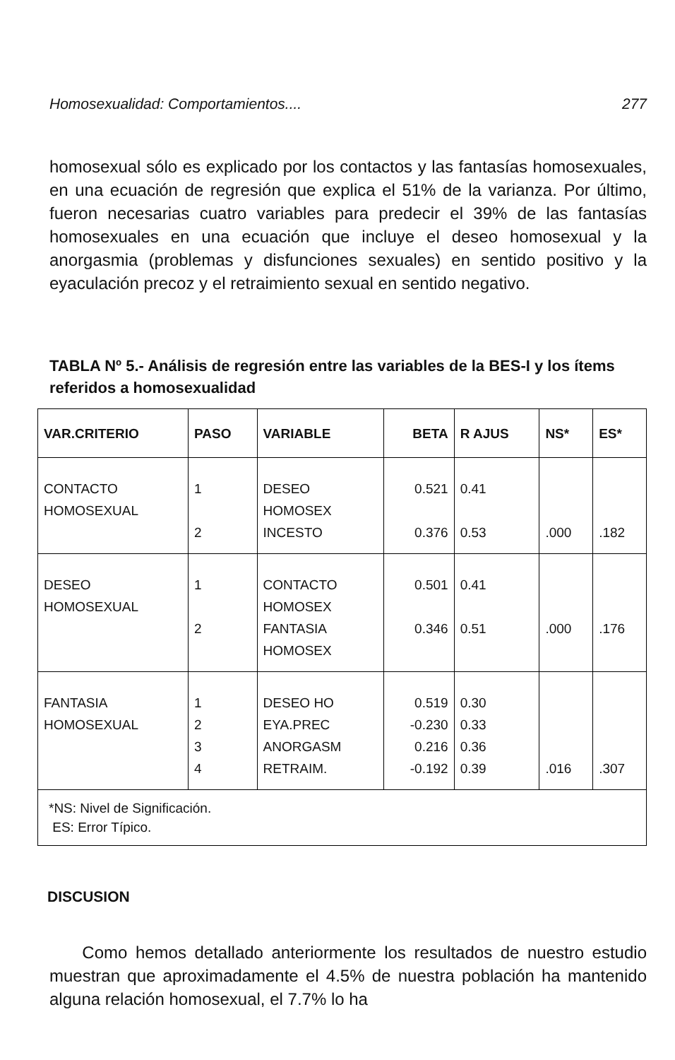Homosexualidad: Comportamientos.... 277
homosexual sólo es explicado por los contactos y las fantasías homosexuales, en una ecuación de regresión que explica el 51% de la varianza. Por último, fueron necesarias cuatro variables para predecir el 39% de las fantasías homosexuales en una ecuación que incluye el deseo homosexual y la anorgasmia (problemas y disfunciones sexuales) en sentido positivo y la eyaculación precoz y el retraimiento sexual en sentido negativo.
TABLA Nº 5.- Análisis de regresión entre las variables de la BES-I y los ítems referidos a homosexualidad
| VAR.CRITERIO | PASO | VARIABLE | BETA | R AJUS | NS* | ES* |
| --- | --- | --- | --- | --- | --- | --- |
| CONTACTO HOMOSEXUAL | 1 2 | DESEO HOMOSEX INCESTO | 0.521 0.376 | 0.41 0.53 | .000 | .182 |
| DESEO HOMOSEXUAL | 1 2 | CONTACTO HOMOSEX FANTASIA HOMOSEX | 0.501 0.346 | 0.41 0.51 | .000 | .176 |
| FANTASIA HOMOSEXUAL | 1 2 3 4 | DESEO HO EYA.PREC ANORGASM RETRAIM. | 0.519 -0.230 0.216 -0.192 | 0.30 0.33 0.36 0.39 | .016 | .307 |
| *NS: Nivel de Significación. ES: Error Típico. | | | | | | |
DISCUSION
Como hemos detallado anteriormente los resultados de nuestro estudio muestran que aproximadamente el 4.5% de nuestra población ha mantenido alguna relación homosexual, el 7.7% lo ha